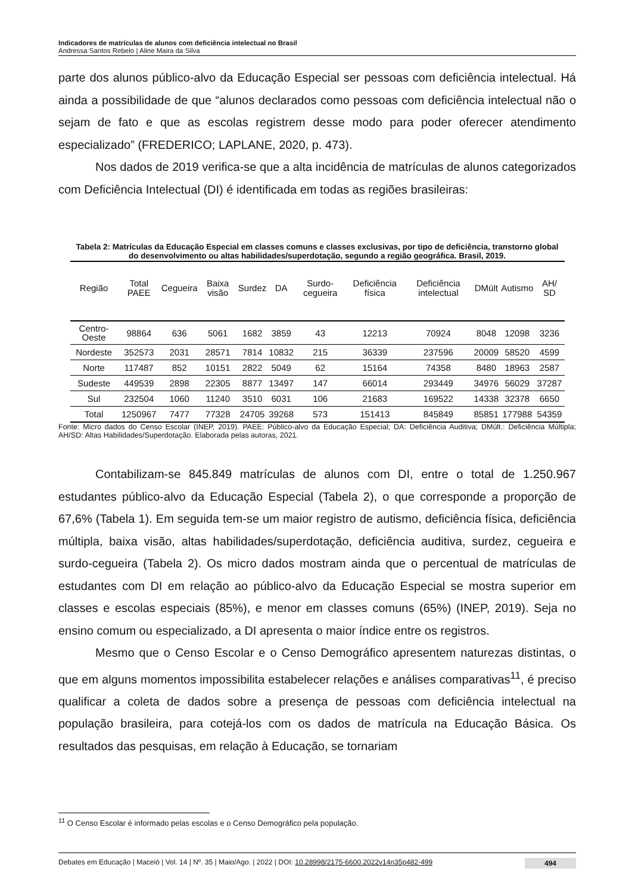Indicadores de matrículas de alunos com deficiência intelectual no Brasil
Andressa Santos Rebelo | Aline Maira da Silva
parte dos alunos público-alvo da Educação Especial ser pessoas com deficiência intelectual. Há ainda a possibilidade de que “alunos declarados como pessoas com deficiência intelectual não o sejam de fato e que as escolas registrem desse modo para poder oferecer atendimento especializado” (FREDERICO; LAPLANE, 2020, p. 473).
Nos dados de 2019 verifica-se que a alta incidência de matrículas de alunos categorizados com Deficiência Intelectual (DI) é identificada em todas as regiões brasileiras:
Tabela 2: Matrículas da Educação Especial em classes comuns e classes exclusivas, por tipo de deficiência, transtorno global do desenvolvimento ou altas habilidades/superdotação, segundo a região geográfica. Brasil, 2019.
| Região | Total PAEE | Cegueira | Baixa visão | Surdez | DA | Surdo-cegueira | Deficiência física | Deficiência intelectual | DMúlt | Autismo | AH/ SD |
| --- | --- | --- | --- | --- | --- | --- | --- | --- | --- | --- | --- |
| Centro-Oeste | 98864 | 636 | 5061 | 1682 | 3859 | 43 | 12213 | 70924 | 8048 | 12098 | 3236 |
| Nordeste | 352573 | 2031 | 28571 | 7814 | 10832 | 215 | 36339 | 237596 | 20009 | 58520 | 4599 |
| Norte | 117487 | 852 | 10151 | 2822 | 5049 | 62 | 15164 | 74358 | 8480 | 18963 | 2587 |
| Sudeste | 449539 | 2898 | 22305 | 8877 | 13497 | 147 | 66014 | 293449 | 34976 | 56029 | 37287 |
| Sul | 232504 | 1060 | 11240 | 3510 | 6031 | 106 | 21683 | 169522 | 14338 | 32378 | 6650 |
| Total | 1250967 | 7477 | 77328 | 24705 | 39268 | 573 | 151413 | 845849 | 85851 | 177988 | 54359 |
Fonte: Micro dados do Censo Escolar (INEP, 2019). PAEE: Público-alvo da Educação Especial; DA: Deficiência Auditiva; DMúlt.: Deficiência Múltipla; AH/SD: Altas Habilidades/Superdotação. Elaborada pelas autoras, 2021.
Contabilizam-se 845.849 matrículas de alunos com DI, entre o total de 1.250.967 estudantes público-alvo da Educação Especial (Tabela 2), o que corresponde a proporção de 67,6% (Tabela 1). Em seguida tem-se um maior registro de autismo, deficiência física, deficiência múltipla, baixa visão, altas habilidades/superdotação, deficiência auditiva, surdez, cegueira e surdo-cegueira (Tabela 2). Os micro dados mostram ainda que o percentual de matrículas de estudantes com DI em relação ao público-alvo da Educação Especial se mostra superior em classes e escolas especiais (85%), e menor em classes comuns (65%) (INEP, 2019). Seja no ensino comum ou especializado, a DI apresenta o maior índice entre os registros.
Mesmo que o Censo Escolar e o Censo Demográfico apresentem naturezas distintas, o que em alguns momentos impossibilita estabelecer relações e análises comparativas<sup>11</sup>, é preciso qualificar a coleta de dados sobre a presença de pessoas com deficiência intelectual na população brasileira, para cotejá-los com os dados de matrícula na Educação Básica. Os resultados das pesquisas, em relação à Educação, se tornariam
<sup>11</sup> O Censo Escolar é informado pelas escolas e o Censo Demográfico pela população.
Debates em Educação | Maceió | Vol. 14 | Nº. 35 | Maio/Ago. | 2022 | DOI: 10.28998/2175-6600.2022v14n35p482-499 494